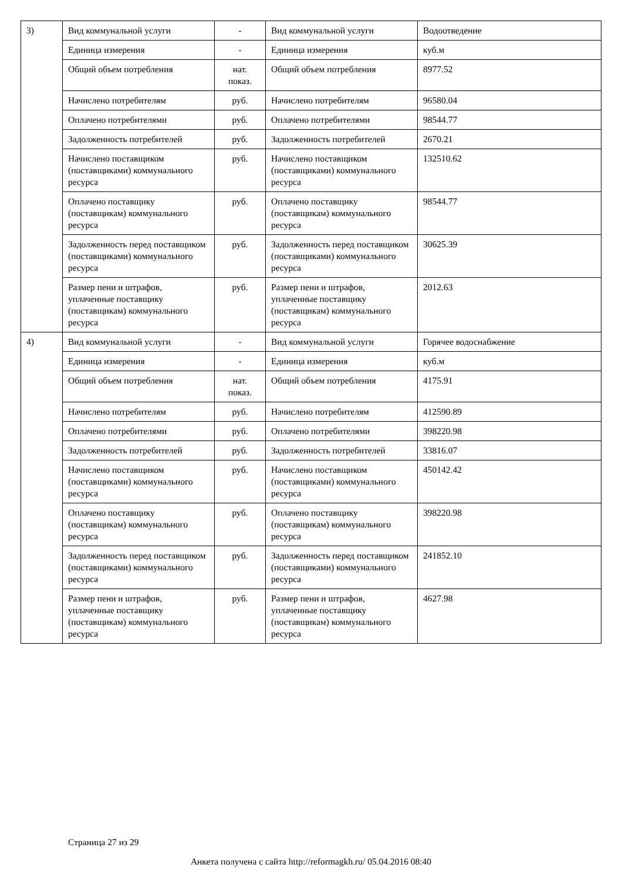| 3) | Вид коммунальной услуги | - | Вид коммунальной услуги | Водоотведение |
| | Единица измерения | - | Единица измерения | куб.м |
| | Общий объем потребления | нат. показ. | Общий объем потребления | 8977.52 |
| | Начислено потребителям | руб. | Начислено потребителям | 96580.04 |
| | Оплачено потребителями | руб. | Оплачено потребителями | 98544.77 |
| | Задолженность потребителей | руб. | Задолженность потребителей | 2670.21 |
| | Начислено поставщиком (поставщиками) коммунального ресурса | руб. | Начислено поставщиком (поставщиками) коммунального ресурса | 132510.62 |
| | Оплачено поставщику (поставщикам) коммунального ресурса | руб. | Оплачено поставщику (поставщикам) коммунального ресурса | 98544.77 |
| | Задолженность перед поставщиком (поставщиками) коммунального ресурса | руб. | Задолженность перед поставщиком (поставщиками) коммунального ресурса | 30625.39 |
| | Размер пени и штрафов, уплаченные поставщику (поставщикам) коммунального ресурса | руб. | Размер пени и штрафов, уплаченные поставщику (поставщикам) коммунального ресурса | 2012.63 |
| 4) | Вид коммунальной услуги | - | Вид коммунальной услуги | Горячее водоснабжение |
| | Единица измерения | - | Единица измерения | куб.м |
| | Общий объем потребления | нат. показ. | Общий объем потребления | 4175.91 |
| | Начислено потребителям | руб. | Начислено потребителям | 412590.89 |
| | Оплачено потребителями | руб. | Оплачено потребителями | 398220.98 |
| | Задолженность потребителей | руб. | Задолженность потребителей | 33816.07 |
| | Начислено поставщиком (поставщиками) коммунального ресурса | руб. | Начислено поставщиком (поставщиками) коммунального ресурса | 450142.42 |
| | Оплачено поставщику (поставщикам) коммунального ресурса | руб. | Оплачено поставщику (поставщикам) коммунального ресурса | 398220.98 |
| | Задолженность перед поставщиком (поставщиками) коммунального ресурса | руб. | Задолженность перед поставщиком (поставщиками) коммунального ресурса | 241852.10 |
| | Размер пени и штрафов, уплаченные поставщику (поставщикам) коммунального ресурса | руб. | Размер пени и штрафов, уплаченные поставщику (поставщикам) коммунального ресурса | 4627.98 |
Страница 27 из 29
Анкета получена с сайта http://reformagkh.ru/ 05.04.2016 08:40